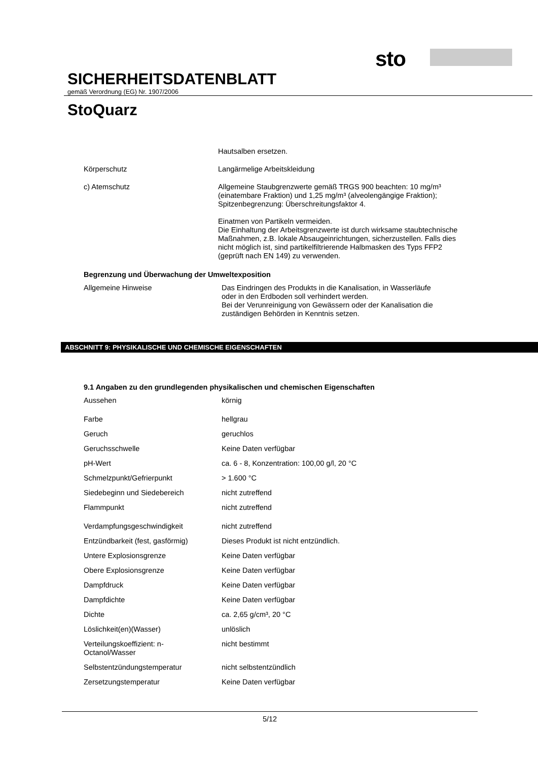sto
SICHERHEITSDATENBLATT
gemäß Verordnung (EG) Nr. 1907/2006
StoQuarz
| | Hautsalben ersetzen. |
| Körperschutz | Langärmelige Arbeitskleidung |
| c) Atemschutz | Allgemeine Staubgrenzwerte gemäß TRGS 900 beachten: 10 mg/m³ (einatembare Fraktion) und 1,25 mg/m³ (alveolengängige Fraktion); Spitzenbegrenzung: Überschreitungsfaktor 4. Einatmen von Partikeln vermeiden. Die Einhaltung der Arbeitsgrenzwerte ist durch wirksame staubtechnische Maßnahmen, z.B. lokale Absaugeinrichtungen, sicherzustellen. Falls dies nicht möglich ist, sind partikelfiltrierende Halbmasken des Typs FFP2 (geprüft nach EN 149) zu verwenden. |
Begrenzung und Überwachung der Umweltexposition
| Allgemeine Hinweise | Das Eindringen des Produkts in die Kanalisation, in Wasserläufe oder in den Erdboden soll verhindert werden. Bei der Verunreinigung von Gewässern oder der Kanalisation die zuständigen Behörden in Kenntnis setzen. |
ABSCHNITT 9: PHYSIKALISCHE UND CHEMISCHE EIGENSCHAFTEN
9.1 Angaben zu den grundlegenden physikalischen und chemischen Eigenschaften
| Aussehen | körnig |
| Farbe | hellgrau |
| Geruch | geruchlos |
| Geruchsschwelle | Keine Daten verfügbar |
| pH-Wert | ca. 6 - 8, Konzentration: 100,00 g/l, 20 °C |
| Schmelzpunkt/Gefrierpunkt | > 1.600 °C |
| Siedebeginn und Siedebereich | nicht zutreffend |
| Flammpunkt | nicht zutreffend |
| Verdampfungsgeschwindigkeit | nicht zutreffend |
| Entzündbarkeit (fest, gasförmig) | Dieses Produkt ist nicht entzündlich. |
| Untere Explosionsgrenze | Keine Daten verfügbar |
| Obere Explosionsgrenze | Keine Daten verfügbar |
| Dampfdruck | Keine Daten verfügbar |
| Dampfdichte | Keine Daten verfügbar |
| Dichte | ca. 2,65 g/cm³, 20 °C |
| Löslichkeit(en)(Wasser) | unlöslich |
| Verteilungskoeffizient: n- Octanol/Wasser | nicht bestimmt |
| Selbstentzündungstemperatur | nicht selbstentzündlich |
| Zersetzungstemperatur | Keine Daten verfügbar |
5/12